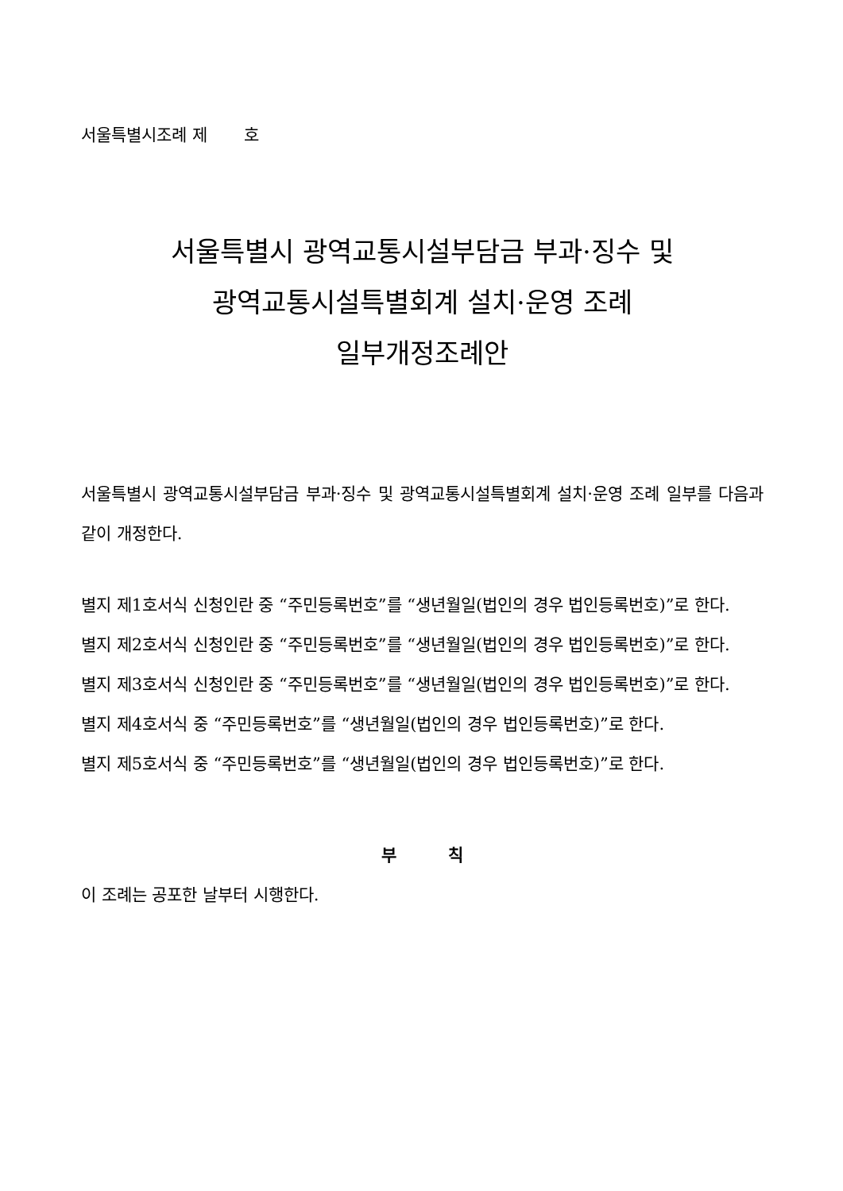서울특별시조례 제 호
서울특별시 광역교통시설부담금 부과·징수 및
광역교통시설특별회계 설치·운영 조례
일부개정조례안
서울특별시 광역교통시설부담금 부과·징수 및 광역교통시설특별회계 설치·운영 조례 일부를 다음과 같이 개정한다.
별지 제1호서식 신청인란 중 “주민등록번호”를 “생년월일(법인의 경우 법인등록번호)”로 한다.
별지 제2호서식 신청인란 중 “주민등록번호”를 “생년월일(법인의 경우 법인등록번호)”로 한다.
별지 제3호서식 신청인란 중 “주민등록번호”를 “생년월일(법인의 경우 법인등록번호)”로 한다.
별지 제4호서식 중 “주민등록번호”를 “생년월일(법인의 경우 법인등록번호)”로 한다.
별지 제5호서식 중 “주민등록번호”를 “생년월일(법인의 경우 법인등록번호)”로 한다.
부 칙
이 조례는 공포한 날부터 시행한다.